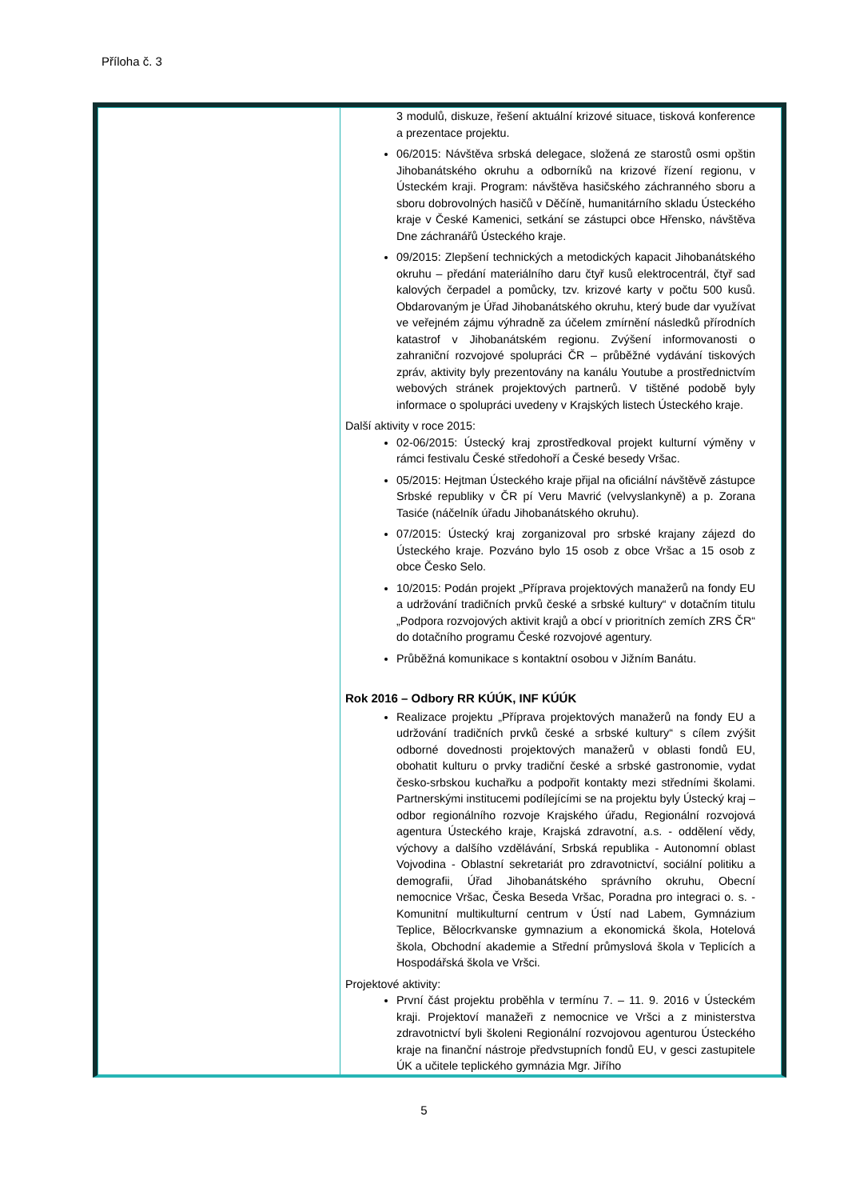Příloha č. 3
| | 3 modulů, diskuze, řešení aktuální krizové situace, tisková konference a prezentace projektu. 06/2015: Návštěva srbská delegace, složená ze starostů osmi opštin Jihobanátského okruhu a odborníků na krizové řízení regionu, v Ústeckém kraji. Program: návštěva hasičského záchranného sboru a sboru dobrovolných hasičů v Děčíně, humanitárního skladu Ústeckého kraje v České Kamenici, setkání se zástupci obce Hřensko, návštěva Dne záchranářů Ústeckého kraje. 09/2015: Zlepšení technických a metodických kapacit Jihobanátského okruhu – předání materiálního daru čtyř kusů elektrocentrál, čtyř sad kalových čerpadel a pomůcky, tzv. krizové karty v počtu 500 kusů. Obdarovaným je Úřad Jihobanátského okruhu, který bude dar využívat ve veřejném zájmu výhradně za účelem zmírnění následků přírodních katastrof v Jihobanátském regionu. Zvýšení informovanosti o zahraniční rozvojové spolupráci ČR – průběžné vydávání tiskových zpráv, aktivity byly prezentovány na kanálu Youtube a prostřednictvím webových stránek projektových partnerů. V tištěné podobě byly informace o spolupráci uvedeny v Krajských listech Ústeckého kraje. Další aktivity v roce 2015: 02-06/2015: Ústecký kraj zprostředkoval projekt kulturní výměny v rámci festivalu České středohoří a České besedy Vršac. 05/2015: Hejtman Ústeckého kraje přijal na oficiální návštěvě zástupce Srbské republiky v ČR pí Veru Mavrić (velvyslankyně) a p. Zorana Tasiće (náčelník úřadu Jihobanátského okruhu). 07/2015: Ústecký kraj zorganizoval pro srbské krajany zájezd do Ústeckého kraje. Pozváno bylo 15 osob z obce Vršac a 15 osob z obce Česko Selo. 10/2015: Podán projekt „Příprava projektových manažerů na fondy EU a udržování tradičních prvků české a srbské kultury“ v dotačním titulu „Podpora rozvojových aktivit krajů a obcí v prioritních zemích ZRS ČR“ do dotačního programu České rozvojové agentury. Průběžná komunikace s kontaktní osobou v Jižním Banátu. Rok 2016 – Odbory RR KÚÚK, INF KÚÚK Realizace projektu „Příprava projektových manažerů na fondy EU a udržování tradičních prvků české a srbské kultury“ s cílem zvýšit odborné dovednosti projektových manažerů v oblasti fondů EU, obohatit kulturu o prvky tradiční české a srbské gastronomie, vydat česko-srbskou kuchařku a podpořit kontakty mezi středními školami. Partnerskými institucemi podílejícími se na projektu byly Ústecký kraj – odbor regionálního rozvoje Krajského úřadu, Regionální rozvojová agentura Ústeckého kraje, Krajská zdravotní, a.s. - oddělení vědy, výchovy a dalšího vzdělávání, Srbská republika - Autonomní oblast Vojvodina - Oblastní sekretariát pro zdravotnictví, sociální politiku a demografii, Úřad Jihobanátského správního okruhu, Obecní nemocnice Vršac, Česka Beseda Vršac, Poradna pro integraci o. s. - Komunitní multikulturní centrum v Ústí nad Labem, Gymnázium Teplice, Bělocrkvanske gymnazium a ekonomická škola, Hotelová škola, Obchodní akademie a Střední průmyslová škola v Teplicích a Hospodářská škola ve Vršci. Projektové aktivity: První část projektu proběhla v termínu 7. – 11. 9. 2016 v Ústeckém kraji. Projektoví manažeři z nemocnice ve Vršci a z ministerstva zdravotnictví byli školeni Regionální rozvojovou agenturou Ústeckého kraje na finanční nástroje předvstupních fondů EU, v gesci zastupitele ÚK a učitele teplického gymnázia Mgr. Jiřího |
5